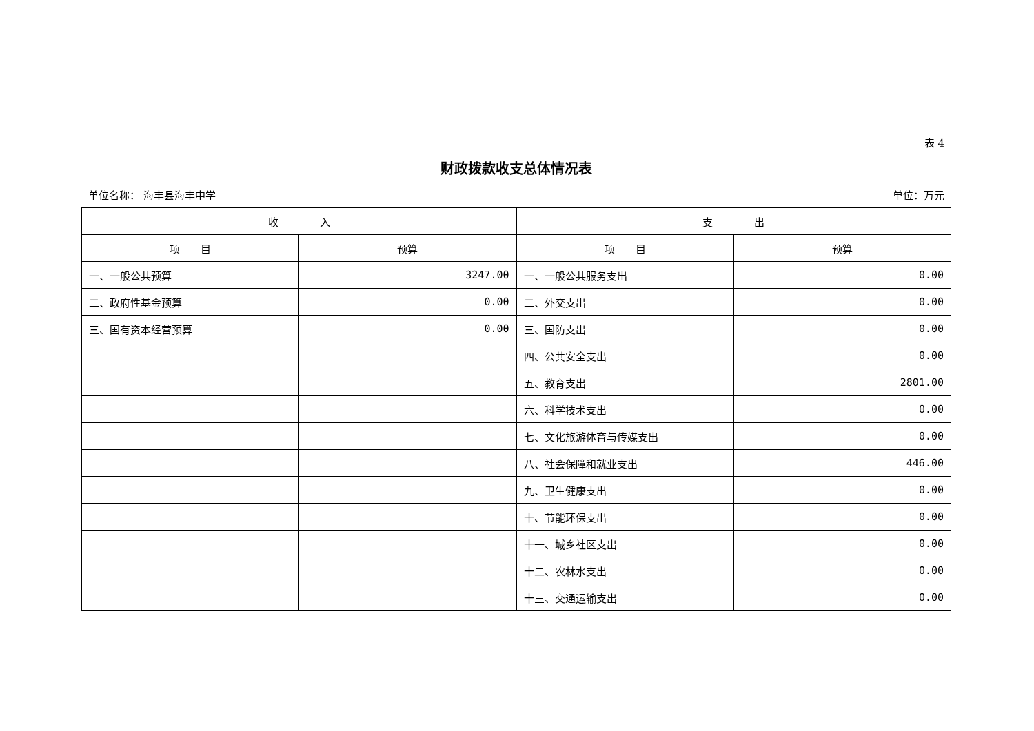表 4
财政拨款收支总体情况表
单位名称： 海丰县海丰中学 单位：万元
| 收 入 | | 支 出 | |
| --- | --- | --- | --- |
| 项 目 | 预算 | 项 目 | 预算 |
| 一、一般公共预算 | 3247.00 | 一、一般公共服务支出 | 0.00 |
| 二、政府性基金预算 | 0.00 | 二、外交支出 | 0.00 |
| 三、国有资本经营预算 | 0.00 | 三、国防支出 | 0.00 |
| | | 四、公共安全支出 | 0.00 |
| | | 五、教育支出 | 2801.00 |
| | | 六、科学技术支出 | 0.00 |
| | | 七、文化旅游体育与传媒支出 | 0.00 |
| | | 八、社会保障和就业支出 | 446.00 |
| | | 九、卫生健康支出 | 0.00 |
| | | 十、节能环保支出 | 0.00 |
| | | 十一、城乡社区支出 | 0.00 |
| | | 十二、农林水支出 | 0.00 |
| | | 十三、交通运输支出 | 0.00 |